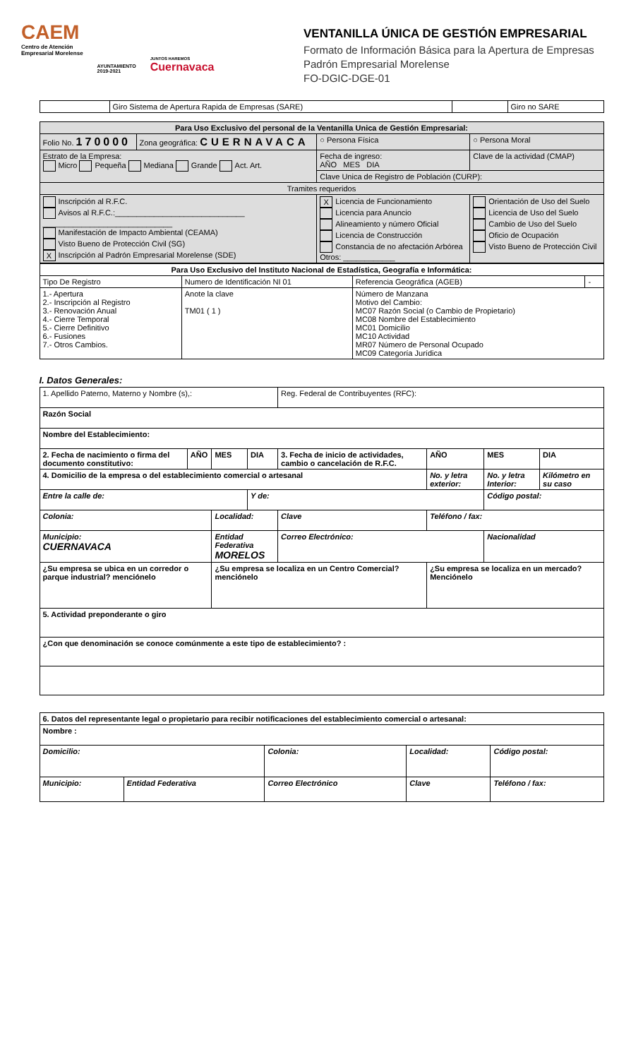CAEM
Centro de Atención
Empresarial Morelense
AYUNTAMIENTO
2019-2021
JUNTOS HAREMOS
Cuernavaca
VENTANILLA ÚNICA DE GESTIÓN EMPRESARIAL
Formato de Información Básica para la Apertura de Empresas
Padrón Empresarial Morelense
FO-DGIC-DGE-01
| | Giro Sistema de Apertura Rapida de Empresas (SARE) | | Giro no SARE |
| Para Uso Exclusivo del personal de la Ventanilla Unica de Gestión Empresarial: | | | |
| --- | --- | --- | --- |
| Folio No. 170000 | Zona geográfica: CUERNAVACA | ○ Persona Física | ○ Persona Moral |
| Estrato de la Empresa: Micro Pequeña Mediana Grande Act. Art. | | Fecha de ingreso: AÑO MES DIA | Clave de la actividad (CMAP) |
| | | Clave Unica de Registro de Población (CURP): | |
| Tramites requeridos | | | |
| Inscripción al R.F.C. Avisos al R.F.C.:______________________________ ______________________________ Manifestación de Impacto Ambiental (CEAMA) Visto Bueno de Protección Civil (SG) X Inscripción al Padrón Empresarial Morelense (SDE) | | X Licencia de Funcionamiento Licencia para Anuncio Alineamiento y número Oficial Licencia de Construcción Constancia de no afectación Arbórea Otros: ____________ | Orientación de Uso del Suelo Licencia de Uso del Suelo Cambio de Uso del Suelo Oficio de Ocupación Visto Bueno de Protección Civil |
| Para Uso Exclusivo del Instituto Nacional de Estadística, Geografía e Informática: | | | |
| --- | --- | --- | --- |
| Tipo De Registro | Numero de Identificación NI 01 | Referencia Geográfica (AGEB) | - |
| 1.- Apertura 2.- Inscripción al Registro 3.- Renovación Anual 4.- Cierre Temporal 5.- Cierre Definitivo 6.- Fusiones 7.- Otros Cambios. | Anote la clave TM01 ( 1 ) | Número de Manzana Motivo del Cambio: MC07 Razón Social (o Cambio de Propietario) MC08 Nombre del Establecimiento MC01 Domicilio MC10 Actividad MR07 Número de Personal Ocupado MC09 Categoría Jurídica | |
I. Datos Generales:
| 1. Apellido Paterno, Materno y Nombre (s),: | | | | Reg. Federal de Contribuyentes (RFC): | | | |
| Razón Social | | | | | | | |
| Nombre del Establecimiento: | | | | | | | |
| 2. Fecha de nacimiento o firma del documento constitutivo: | AÑO | MES | DIA | 3. Fecha de inicio de actividades, cambio o cancelación de R.F.C. | AÑO | MES | DIA |
| 4. Domicilio de la empresa o del establecimiento comercial o artesanal | | | | | No. y letra exterior: | No. y letra Interior: | Kilómetro en su caso |
| Entre la calle de: | | | Y de: | | | Código postal: | |
| Colonia: | | Localidad: | | Clave | Teléfono / fax: | | |
| Municipio: CUERNAVACA | | Entidad Federativa MORELOS | | Correo Electrónico: | | Nacionalidad | |
| ¿Su empresa se ubica en un corredor o parque industrial? menciónelo | | ¿Su empresa se localiza en un Centro Comercial? menciónelo | | | ¿Su empresa se localiza en un mercado? Menciónelo | | |
| 5. Actividad preponderante o giro | | | | | | | |
| ¿Con que denominación se conoce comúnmente a este tipo de establecimiento? : | | | | | | | |
| 6. Datos del representante legal o propietario para recibir notificaciones del establecimiento comercial o artesanal: | | | | |
| Nombre : | | | | |
| Domicilio: | | Colonia: | Localidad: | Código postal: |
| Municipio: | Entidad Federativa | Correo Electrónico | Clave | Teléfono / fax: |